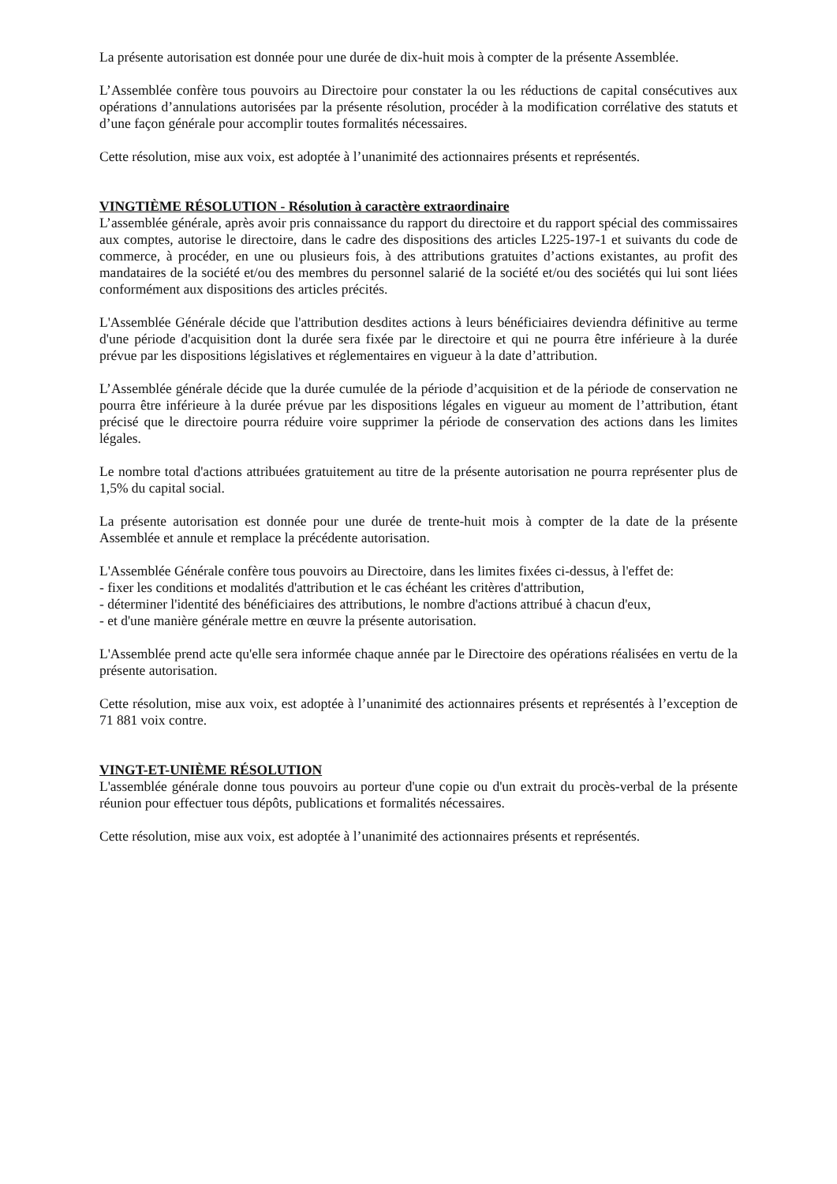La présente autorisation est donnée pour une durée de dix-huit mois à compter de la présente Assemblée.
L’Assemblée confère tous pouvoirs au Directoire pour constater la ou les réductions de capital consécutives aux opérations d’annulations autorisées par la présente résolution, procéder à la modification corrélative des statuts et d’une façon générale pour accomplir toutes formalités nécessaires.
Cette résolution, mise aux voix, est adoptée à l’unanimité des actionnaires présents et représentés.
VINGTIÈME RÉSOLUTION - Résolution à caractère extraordinaire
L’assemblée générale, après avoir pris connaissance du rapport du directoire et du rapport spécial des commissaires aux comptes, autorise le directoire, dans le cadre des dispositions des articles L225-197-1 et suivants du code de commerce, à procéder, en une ou plusieurs fois, à des attributions gratuites d’actions existantes, au profit des mandataires de la société et/ou des membres du personnel salarié de la société et/ou des sociétés qui lui sont liées conformément aux dispositions des articles précités.
L'Assemblée Générale décide que l'attribution desdites actions à leurs bénéficiaires deviendra définitive au terme d'une période d'acquisition dont la durée sera fixée par le directoire et qui ne pourra être inférieure à la durée prévue par les dispositions législatives et réglementaires en vigueur à la date d’attribution.
L’Assemblée générale décide que la durée cumulée de la période d’acquisition et de la période de conservation ne pourra être inférieure à la durée prévue par les dispositions légales en vigueur au moment de l’attribution, étant précisé que le directoire pourra réduire voire supprimer la période de conservation des actions dans les limites légales.
Le nombre total d'actions attribuées gratuitement au titre de la présente autorisation ne pourra représenter plus de 1,5% du capital social.
La présente autorisation est donnée pour une durée de trente-huit mois à compter de la date de la présente Assemblée et annule et remplace la précédente autorisation.
L'Assemblée Générale confère tous pouvoirs au Directoire, dans les limites fixées ci-dessus, à l'effet de:
- fixer les conditions et modalités d'attribution et le cas échéant les critères d'attribution,
- déterminer l'identité des bénéficiaires des attributions, le nombre d'actions attribué à chacun d'eux,
- et d'une manière générale mettre en œuvre la présente autorisation.
L'Assemblée prend acte qu'elle sera informée chaque année par le Directoire des opérations réalisées en vertu de la présente autorisation.
Cette résolution, mise aux voix, est adoptée à l’unanimité des actionnaires présents et représentés à l’exception de 71 881 voix contre.
VINGT-ET-UNIÈME RÉSOLUTION
L'assemblée générale donne tous pouvoirs au porteur d'une copie ou d'un extrait du procès-verbal de la présente réunion pour effectuer tous dépôts, publications et formalités nécessaires.
Cette résolution, mise aux voix, est adoptée à l’unanimité des actionnaires présents et représentés.